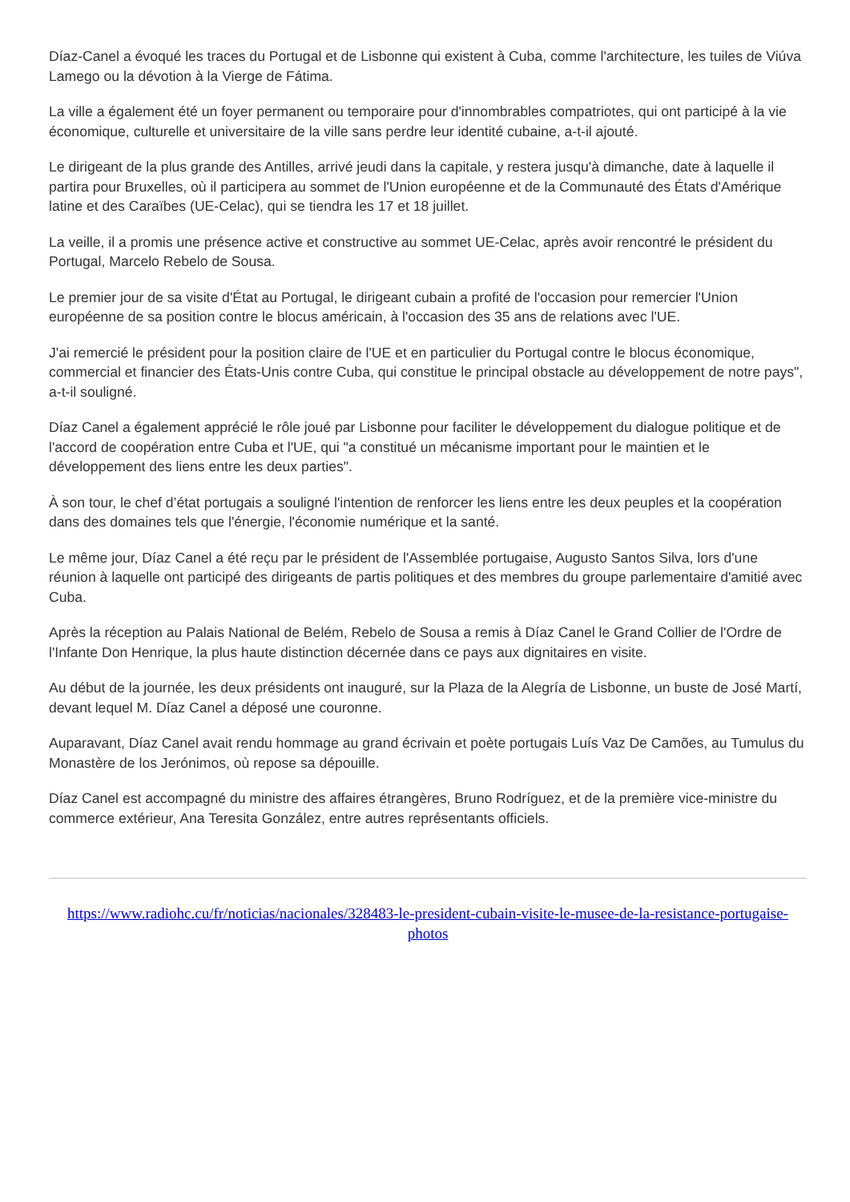Díaz-Canel a évoqué les traces du Portugal et de Lisbonne qui existent à Cuba, comme l'architecture, les tuiles de Viúva Lamego ou la dévotion à la Vierge de Fátima.
La ville a également été un foyer permanent ou temporaire pour d'innombrables compatriotes, qui ont participé à la vie économique, culturelle et universitaire de la ville sans perdre leur identité cubaine, a-t-il ajouté.
Le dirigeant de la plus grande des Antilles, arrivé jeudi dans la capitale, y restera jusqu'à dimanche, date à laquelle il partira pour Bruxelles, où il participera au sommet de l'Union européenne et de la Communauté des États d'Amérique latine et des Caraïbes (UE-Celac), qui se tiendra les 17 et 18 juillet.
La veille, il a promis une présence active et constructive au sommet UE-Celac, après avoir rencontré le président du Portugal, Marcelo Rebelo de Sousa.
Le premier jour de sa visite d'État au Portugal, le dirigeant cubain a profité de l'occasion pour remercier l'Union européenne de sa position contre le blocus américain, à l'occasion des 35 ans de relations avec l'UE.
J'ai remercié le président pour la position claire de l'UE et en particulier du Portugal contre le blocus économique, commercial et financier des États-Unis contre Cuba, qui constitue le principal obstacle au développement de notre pays", a-t-il souligné.
Díaz Canel a également apprécié le rôle joué par Lisbonne pour faciliter le développement du dialogue politique et de l'accord de coopération entre Cuba et l'UE, qui "a constitué un mécanisme important pour le maintien et le développement des liens entre les deux parties".
À son tour, le chef d’état portugais a souligné l'intention de renforcer les liens entre les deux peuples et la coopération dans des domaines tels que l'énergie, l'économie numérique et la santé.
Le même jour, Díaz Canel a été reçu par le président de l'Assemblée portugaise, Augusto Santos Silva, lors d'une réunion à laquelle ont participé des dirigeants de partis politiques et des membres du groupe parlementaire d'amitié avec Cuba.
Après la réception au Palais National de Belém, Rebelo de Sousa a remis à Díaz Canel le Grand Collier de l'Ordre de l'Infante Don Henrique, la plus haute distinction décernée dans ce pays aux dignitaires en visite.
Au début de la journée, les deux présidents ont inauguré, sur la Plaza de la Alegría de Lisbonne, un buste de José Martí, devant lequel M. Díaz Canel a déposé une couronne.
Auparavant, Díaz Canel avait rendu hommage au grand écrivain et poète portugais Luís Vaz De Camões, au Tumulus du Monastère de los Jerónimos, où repose sa dépouille.
Díaz Canel est accompagné du ministre des affaires étrangères, Bruno Rodríguez, et de la première vice-ministre du commerce extérieur, Ana Teresita González, entre autres représentants officiels.
https://www.radiohc.cu/fr/noticias/nacionales/328483-le-president-cubain-visite-le-musee-de-la-resistance-portugaise-photos